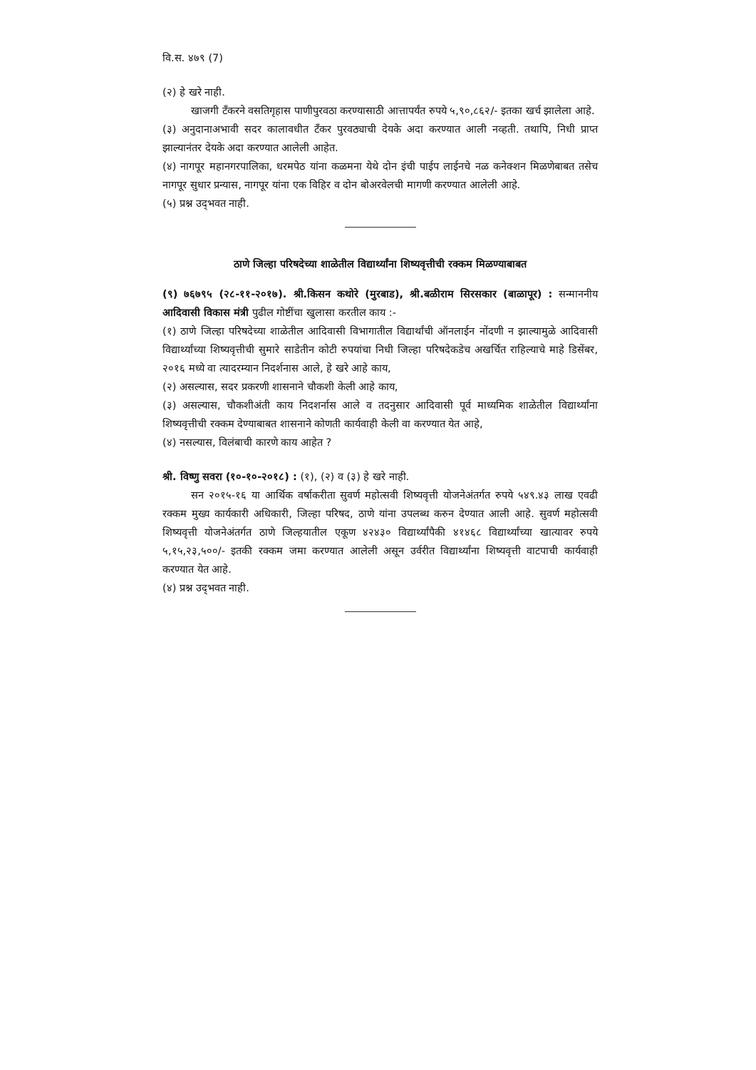वि.स. ४७९ (7)
(२) हे खरे नाही.
खाजगी टँकरने वसतिगृहास पाणीपुरवठा करण्यासाठी आत्तापर्यंत रुपये ५,९०,८६२/- इतका खर्च झालेला आहे.
(३) अनुदानाअभावी सदर कालावधीत टँकर पुरवठ्याची देयके अदा करण्यात आली नव्हती. तथापि, निधी प्राप्त झाल्यानंतर देयके अदा करण्यात आलेली आहेत.
(४) नागपूर महानगरपालिका, धरमपेठ यांना कळमना येथे दोन इंची पाईप लाईनचे नळ कनेक्शन मिळणेबाबत तसेच नागपूर सुधार प्रन्यास, नागपूर यांना एक विहिर व दोन बोअरवेलची मागणी करण्यात आलेली आहे.
(५) प्रश्न उद्‌भवत नाही.
ठाणे जिल्हा परिषदेच्या शाळेतील विद्यार्थ्यांना शिष्यवृत्तीची रक्कम मिळण्याबाबत
(९) ७६७९५ (२८-११-२०१७). श्री.किसन कथोरे (मुरबाड), श्री.बळीराम सिरसकार (बाळापूर) : सन्माननीय आदिवासी विकास मंत्री पुढील गोष्टींचा खुलासा करतील काय :-
(१) ठाणे जिल्हा परिषदेच्या शाळेतील आदिवासी विभागातील विद्यार्थांची ऑनलाईन नोंदणी न झाल्यामुळे आदिवासी विद्यार्थ्यांच्या शिष्यवृत्तीची सुमारे साडेतीन कोटी रुपयांचा निधी जिल्हा परिषदेकडेच अखर्चित राहिल्याचे माहे डिसेंबर, २०१६ मध्ये वा त्यादरम्यान निदर्शनास आले, हे खरे आहे काय,
(२) असल्यास, सदर प्रकरणी शासनाने चौकशी केली आहे काय,
(३) असल्यास, चौकशीअंती काय निदशर्नास आले व तदनुसार आदिवासी पूर्व माध्यमिक शाळेतील विद्यार्थ्यांना शिष्यवृत्तीची रक्कम देण्याबाबत शासनाने कोणती कार्यवाही केली वा करण्यात येत आहे,
(४) नसल्यास, विलंबाची कारणे काय आहेत ?
श्री. विष्णु सवरा (१०-१०-२०१८) : (१), (२) व (३) हे खरे नाही.
सन २०१५-१६ या आर्थिक वर्षाकरीता सुवर्ण महोत्सवी शिष्यवृत्ती योजनेअंतर्गत रुपये ५४९.४३ लाख एवढी रक्कम मुख्य कार्यकारी अधिकारी, जिल्हा परिषद, ठाणे यांना उपलब्ध करुन देण्यात आली आहे. सुवर्ण महोत्सवी शिष्यवृत्ती योजनेअंतर्गत ठाणे जिल्हयातील एकूण ४२४३० विद्यार्थ्यांपैकी ४१४६८ विद्यार्थ्यांच्या खात्यावर रुपये ५,१५,२३,५००/- इतकी रक्कम जमा करण्यात आलेली असून उर्वरीत विद्यार्थ्यांना शिष्यवृत्ती वाटपाची कार्यवाही करण्यात येत आहे.
(४) प्रश्न उद्‌भवत नाही.